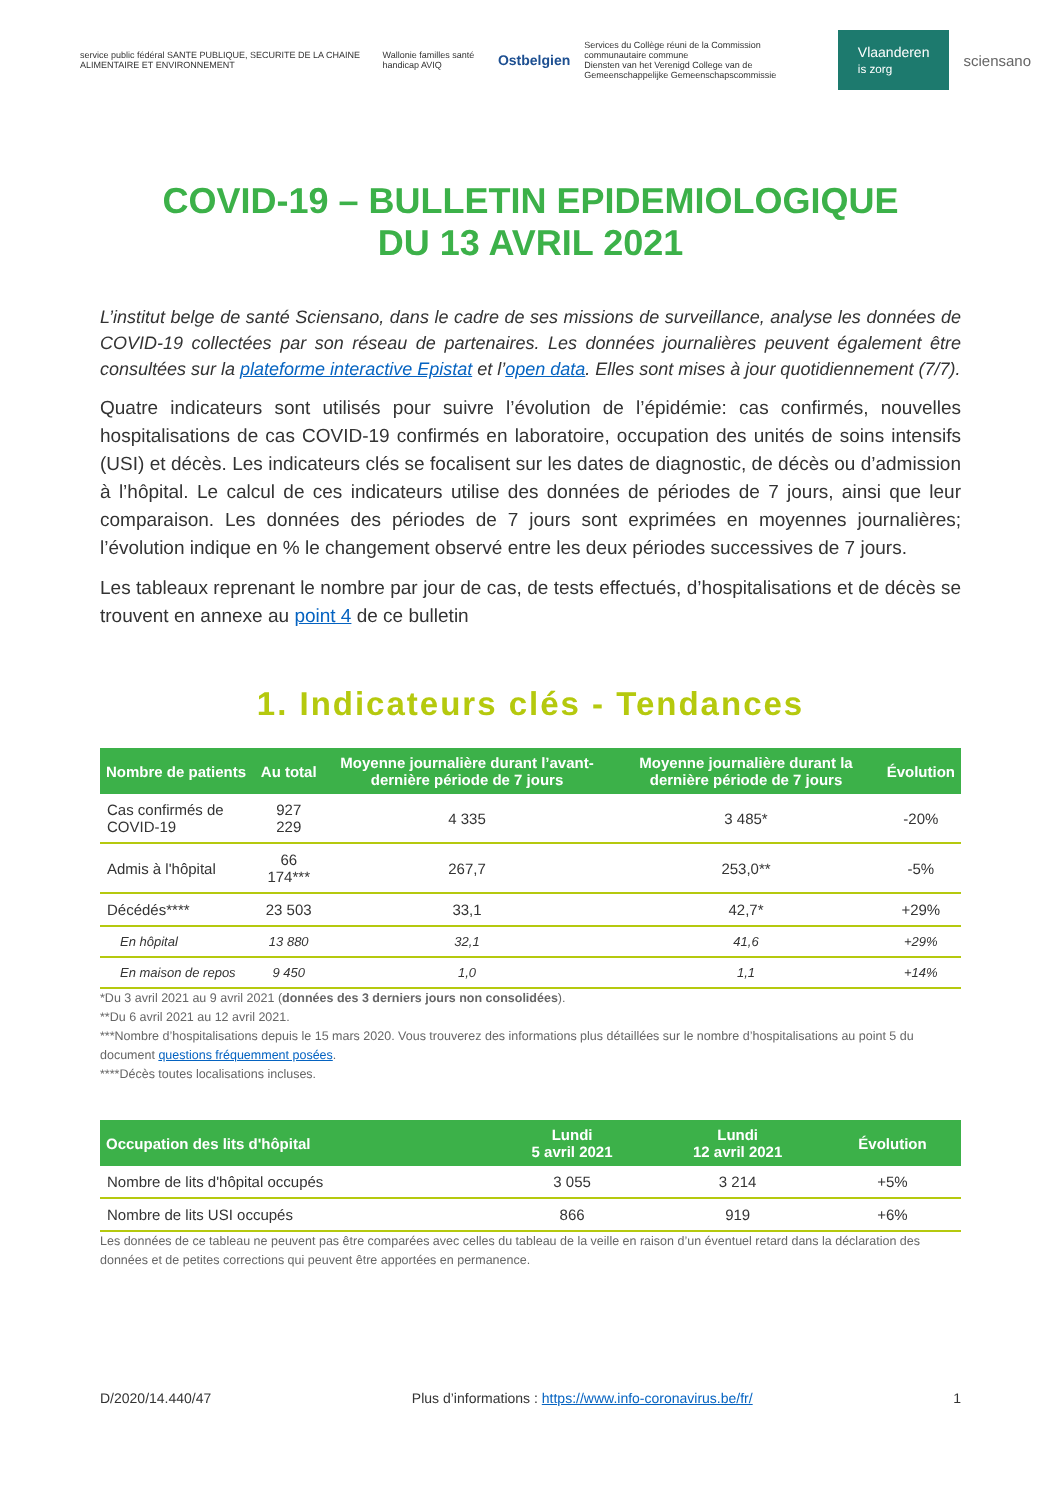service public fédéral SANTE PUBLIQUE, SECURITE DE LA CHAINE ALIMENTAIRE ET ENVIRONNEMENT Wallonie familles santé handicap AVIQ Ostbelgien Services du Collège réuni de la Commission communautaire commune
Diensten van het Verenigd College van de Gemeenschappelijke Gemeenschapscommissie Vlaanderen
is zorg sciensano
COVID-19 – BULLETIN EPIDEMIOLOGIQUE
DU 13 AVRIL 2021
L’institut belge de santé Sciensano, dans le cadre de ses missions de surveillance, analyse les données de COVID-19 collectées par son réseau de partenaires. Les données journalières peuvent également être consultées sur la plateforme interactive Epistat et l’open data. Elles sont mises à jour quotidiennement (7/7).
Quatre indicateurs sont utilisés pour suivre l’évolution de l’épidémie: cas confirmés, nouvelles hospitalisations de cas COVID-19 confirmés en laboratoire, occupation des unités de soins intensifs (USI) et décès. Les indicateurs clés se focalisent sur les dates de diagnostic, de décès ou d’admission à l’hôpital. Le calcul de ces indicateurs utilise des données de périodes de 7 jours, ainsi que leur comparaison. Les données des périodes de 7 jours sont exprimées en moyennes journalières; l’évolution indique en % le changement observé entre les deux périodes successives de 7 jours.
Les tableaux reprenant le nombre par jour de cas, de tests effectués, d’hospitalisations et de décès se trouvent en annexe au point 4 de ce bulletin
1. Indicateurs clés - Tendances
| Nombre de patients | Au total | Moyenne journalière durant l’avant-dernière période de 7 jours | Moyenne journalière durant la dernière période de 7 jours | Évolution |
| --- | --- | --- | --- | --- |
| Cas confirmés de COVID-19 | 927 229 | 4 335 | 3 485* | -20% |
| Admis à l'hôpital | 66 174*** | 267,7 | 253,0** | -5% |
| Décédés**** | 23 503 | 33,1 | 42,7* | +29% |
| En hôpital | 13 880 | 32,1 | 41,6 | +29% |
| En maison de repos | 9 450 | 1,0 | 1,1 | +14% |
*Du 3 avril 2021 au 9 avril 2021 (données des 3 derniers jours non consolidées).
**Du 6 avril 2021 au 12 avril 2021.
***Nombre d’hospitalisations depuis le 15 mars 2020. Vous trouverez des informations plus détaillées sur le nombre d’hospitalisations au point 5 du document questions fréquemment posées.
****Décès toutes localisations incluses.
| Occupation des lits d'hôpital | Lundi 5 avril 2021 | Lundi 12 avril 2021 | Évolution |
| --- | --- | --- | --- |
| Nombre de lits d'hôpital occupés | 3 055 | 3 214 | +5% |
| Nombre de lits USI occupés | 866 | 919 | +6% |
Les données de ce tableau ne peuvent pas être comparées avec celles du tableau de la veille en raison d’un éventuel retard dans la déclaration des données et de petites corrections qui peuvent être apportées en permanence.
D/2020/14.440/47 Plus d’informations : https://www.info-coronavirus.be/fr/ 1